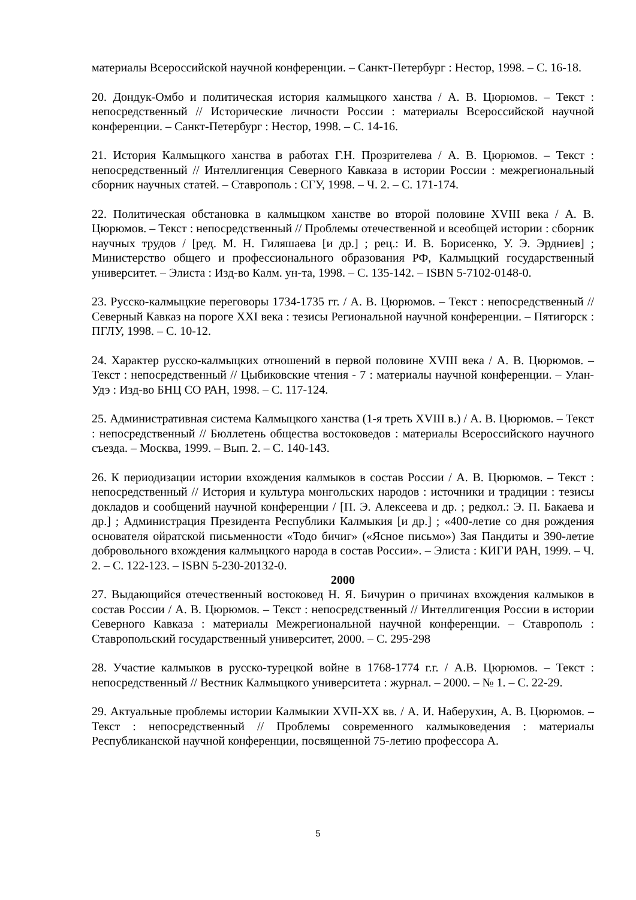материалы Всероссийской научной конференции. – Санкт-Петербург : Нестор, 1998. – С. 16-18.
20. Дондук-Омбо и политическая история калмыцкого ханства / А. В. Цюрюмов. – Текст : непосредственный // Исторические личности России : материалы Всероссийской научной конференции. – Санкт-Петербург : Нестор, 1998. – С. 14-16.
21. История Калмыцкого ханства в работах Г.Н. Прозрителева / А. В. Цюрюмов. – Текст : непосредственный // Интеллигенция Северного Кавказа в истории России : межрегиональный сборник научных статей. – Ставрополь : СГУ, 1998. – Ч. 2. – С. 171-174.
22. Политическая обстановка в калмыцком ханстве во второй половине XVIII века / А. В. Цюрюмов. – Текст : непосредственный // Проблемы отечественной и всеобщей истории : сборник научных трудов / [ред. М. Н. Гиляшаева [и др.] ; рец.: И. В. Борисенко, У. Э. Эрдниев] ; Министерство общего и профессионального образования РФ, Калмыцкий государственный университет. – Элиста : Изд-во Калм. ун-та, 1998. – С. 135-142. – ISBN 5-7102-0148-0.
23. Русско-калмыцкие переговоры 1734-1735 гг. / А. В. Цюрюмов. – Текст : непосредственный // Северный Кавказ на пороге XXI века : тезисы Региональной научной конференции. – Пятигорск : ПГЛУ, 1998. – С. 10-12.
24. Характер русско-калмыцких отношений в первой половине XVIII века / А. В. Цюрюмов. – Текст : непосредственный // Цыбиковские чтения - 7 : материалы научной конференции. – Улан-Удэ : Изд-во БНЦ СО РАН, 1998. – С. 117-124.
25. Административная система Калмыцкого ханства (1-я треть XVIII в.) / А. В. Цюрюмов. – Текст : непосредственный // Бюллетень общества востоковедов : материалы Всероссийского научного съезда. – Москва, 1999. – Вып. 2. – С. 140-143.
26. К периодизации истории вхождения калмыков в состав России / А. В. Цюрюмов. – Текст : непосредственный // История и культура монгольских народов : источники и традиции : тезисы докладов и сообщений научной конференции / [П. Э. Алексеева и др. ; редкол.: Э. П. Бакаева и др.] ; Администрация Президента Республики Калмыкия [и др.] ; «400-летие со дня рождения основателя ойратской письменности «Тодо бичиг» («Ясное письмо») Зая Пандиты и 390-летие добровольного вхождения калмыцкого народа в состав России». – Элиста : КИГИ РАН, 1999. – Ч. 2. – С. 122-123. – ISBN 5-230-20132-0.
2000
27. Выдающийся отечественный востоковед Н. Я. Бичурин о причинах вхождения калмыков в состав России / А. В. Цюрюмов. – Текст : непосредственный // Интеллигенция России в истории Северного Кавказа : материалы Межрегиональной научной конференции. – Ставрополь : Ставропольский государственный университет, 2000. – С. 295-298
28. Участие калмыков в русско-турецкой войне в 1768-1774 г.г. / А.В. Цюрюмов. – Текст : непосредственный // Вестник Калмыцкого университета : журнал. – 2000. – № 1. – С. 22-29.
29. Актуальные проблемы истории Калмыкии XVII-XX вв. / А. И. Наберухин, А. В. Цюрюмов. – Текст : непосредственный // Проблемы современного калмыковедения : материалы Республиканской научной конференции, посвященной 75-летию профессора А.
5